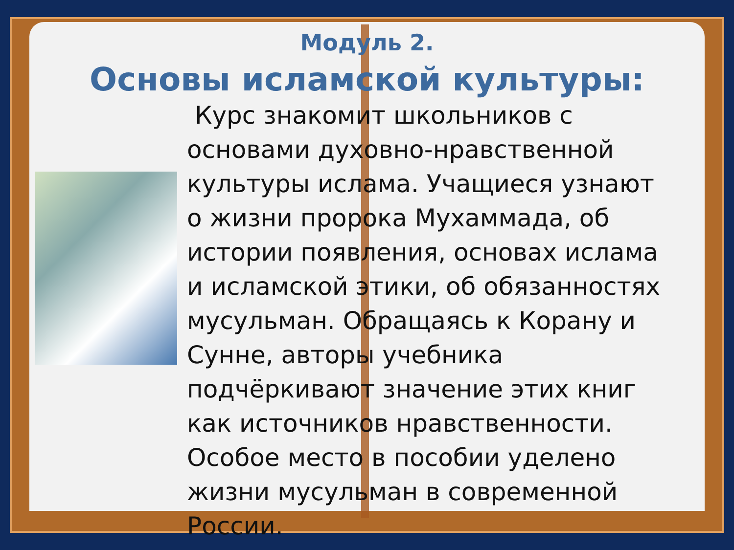Модуль 2.
Основы исламской культуры:
Курс знакомит школьников с основами духовно-нравственной культуры ислама. Учащиеся узнают о жизни пророка Мухаммада, об истории появления, основах ислама и исламской этики, об обязанностях мусульман. Обращаясь к Корану и Сунне, авторы учебника подчёркивают значение этих книг как источников нравственности. Особое место в пособии уделено жизни мусульман в современной России.